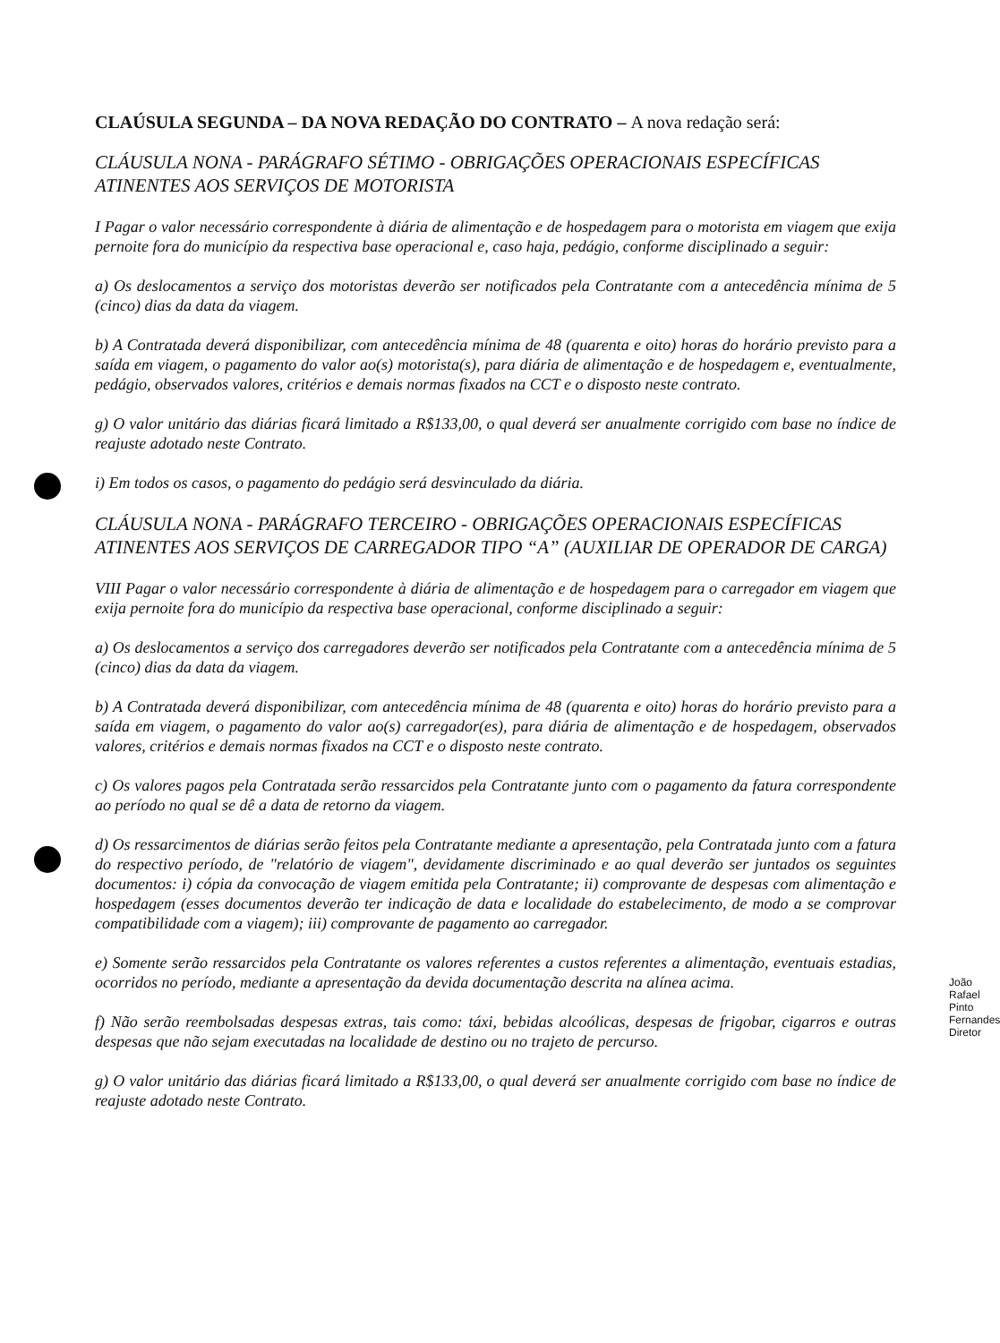CLAÚSULA SEGUNDA – DA NOVA REDAÇÃO DO CONTRATO – A nova redação será:
CLÁUSULA NONA - PARÁGRAFO SÉTIMO - OBRIGAÇÕES OPERACIONAIS ESPECÍFICAS ATINENTES AOS SERVIÇOS DE MOTORISTA
I Pagar o valor necessário correspondente à diária de alimentação e de hospedagem para o motorista em viagem que exija pernoite fora do município da respectiva base operacional e, caso haja, pedágio, conforme disciplinado a seguir:
a) Os deslocamentos a serviço dos motoristas deverão ser notificados pela Contratante com a antecedência mínima de 5 (cinco) dias da data da viagem.
b) A Contratada deverá disponibilizar, com antecedência mínima de 48 (quarenta e oito) horas do horário previsto para a saída em viagem, o pagamento do valor ao(s) motorista(s), para diária de alimentação e de hospedagem e, eventualmente, pedágio, observados valores, critérios e demais normas fixados na CCT e o disposto neste contrato.
g) O valor unitário das diárias ficará limitado a R$133,00, o qual deverá ser anualmente corrigido com base no índice de reajuste adotado neste Contrato.
i) Em todos os casos, o pagamento do pedágio será desvinculado da diária.
CLÁUSULA NONA - PARÁGRAFO TERCEIRO - OBRIGAÇÕES OPERACIONAIS ESPECÍFICAS ATINENTES AOS SERVIÇOS DE CARREGADOR TIPO “A” (AUXILIAR DE OPERADOR DE CARGA)
VIII Pagar o valor necessário correspondente à diária de alimentação e de hospedagem para o carregador em viagem que exija pernoite fora do município da respectiva base operacional, conforme disciplinado a seguir:
a) Os deslocamentos a serviço dos carregadores deverão ser notificados pela Contratante com a antecedência mínima de 5 (cinco) dias da data da viagem.
b) A Contratada deverá disponibilizar, com antecedência mínima de 48 (quarenta e oito) horas do horário previsto para a saída em viagem, o pagamento do valor ao(s) carregador(es), para diária de alimentação e de hospedagem, observados valores, critérios e demais normas fixados na CCT e o disposto neste contrato.
c) Os valores pagos pela Contratada serão ressarcidos pela Contratante junto com o pagamento da fatura correspondente ao período no qual se dê a data de retorno da viagem.
d) Os ressarcimentos de diárias serão feitos pela Contratante mediante a apresentação, pela Contratada junto com a fatura do respectivo período, de "relatório de viagem", devidamente discriminado e ao qual deverão ser juntados os seguintes documentos: i) cópia da convocação de viagem emitida pela Contratante; ii) comprovante de despesas com alimentação e hospedagem (esses documentos deverão ter indicação de data e localidade do estabelecimento, de modo a se comprovar compatibilidade com a viagem); iii) comprovante de pagamento ao carregador.
e) Somente serão ressarcidos pela Contratante os valores referentes a custos referentes a alimentação, eventuais estadias, ocorridos no período, mediante a apresentação da devida documentação descrita na alínea acima.
f) Não serão reembolsadas despesas extras, tais como: táxi, bebidas alcoólicas, despesas de frigobar, cigarros e outras despesas que não sejam executadas na localidade de destino ou no trajeto de percurso.
g) O valor unitário das diárias ficará limitado a R$133,00, o qual deverá ser anualmente corrigido com base no índice de reajuste adotado neste Contrato.
João Rafael Pinto Fernandes
Diretor